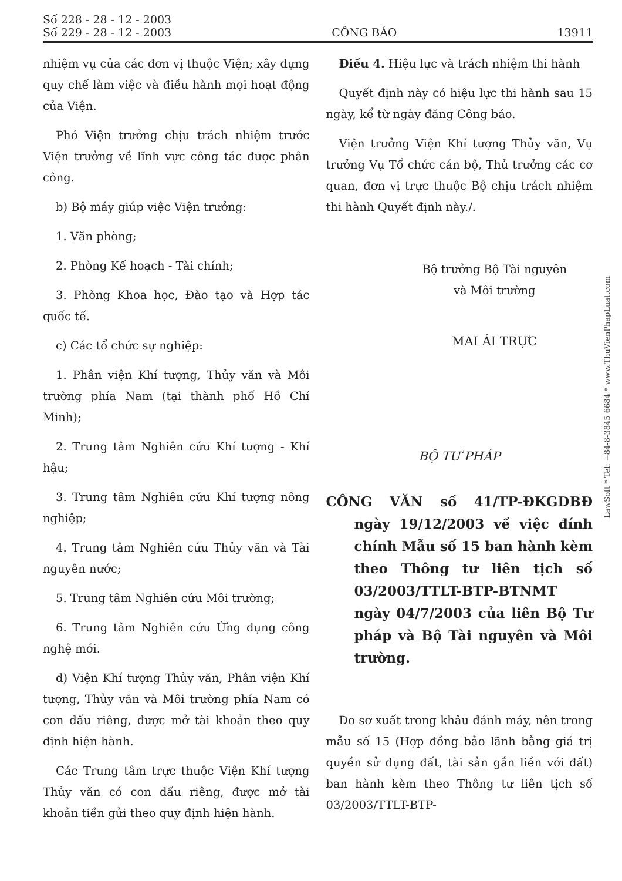Số 228 - 28 - 12 - 2003
Số 229 - 28 - 12 - 2003
CÔNG BÁO
13911
nhiệm vụ của các đơn vị thuộc Viện; xây dựng quy chế làm việc và điều hành mọi hoạt động của Viện.
Phó Viện trưởng chịu trách nhiệm trước Viện trưởng về lĩnh vực công tác được phân công.
b) Bộ máy giúp việc Viện trưởng:
1. Văn phòng;
2. Phòng Kế hoạch - Tài chính;
3. Phòng Khoa học, Đào tạo và Hợp tác quốc tế.
c) Các tổ chức sự nghiệp:
1. Phân viện Khí tượng, Thủy văn và Môi trường phía Nam (tại thành phố Hồ Chí Minh);
2. Trung tâm Nghiên cứu Khí tượng - Khí hậu;
3. Trung tâm Nghiên cứu Khí tượng nông nghiệp;
4. Trung tâm Nghiên cứu Thủy văn và Tài nguyên nước;
5. Trung tâm Nghiên cứu Môi trường;
6. Trung tâm Nghiên cứu Ứng dụng công nghệ mới.
d) Viện Khí tượng Thủy văn, Phân viện Khí tượng, Thủy văn và Môi trường phía Nam có con dấu riêng, được mở tài khoản theo quy định hiện hành.
Các Trung tâm trực thuộc Viện Khí tượng Thủy văn có con dấu riêng, được mở tài khoản tiền gửi theo quy định hiện hành.
Điều 4. Hiệu lực và trách nhiệm thi hành
Quyết định này có hiệu lực thi hành sau 15 ngày, kể từ ngày đăng Công báo.
Viện trưởng Viện Khí tượng Thủy văn, Vụ trưởng Vụ Tổ chức cán bộ, Thủ trưởng các cơ quan, đơn vị trực thuộc Bộ chịu trách nhiệm thi hành Quyết định này./.
Bộ trưởng Bộ Tài nguyên
và Môi trường
MAI ÁI TRỰC
BỘ TƯ PHÁP
CÔNG VĂN số 41/TP-ĐKGDBĐ ngày 19/12/2003 về việc đính chính Mẫu số 15 ban hành kèm theo Thông tư liên tịch số 03/2003/TTLT-BTP-BTNMT ngày 04/7/2003 của liên Bộ Tư pháp và Bộ Tài nguyên và Môi trường.
Do sơ xuất trong khâu đánh máy, nên trong mẫu số 15 (Hợp đồng bảo lãnh bằng giá trị quyền sử dụng đất, tài sản gắn liền với đất) ban hành kèm theo Thông tư liên tịch số 03/2003/TTLT-BTP-
LawSoft * Tel: +84-8-3845 6684 * www.ThuVienPhapLuat.com